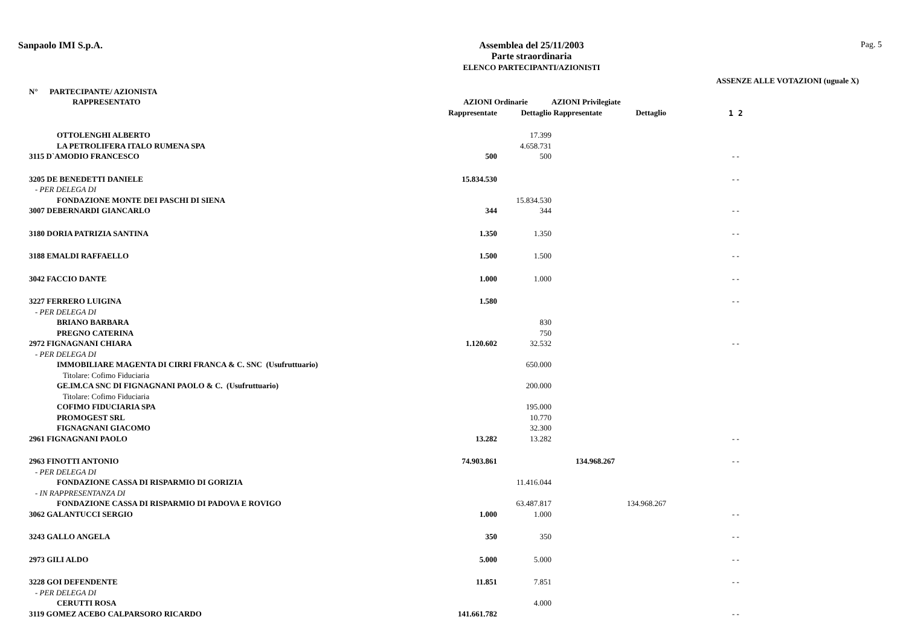Sanpaolo IMI S.p.A. Assemblea del 25/11/2003
Parte straordinaria
ELENCO PARTECIPANTI/AZIONISTI
Pag. 5
ASSENZE ALLE VOTAZIONI (uguale X)
| N° PARTECIPANTE/ AZIONISTA | | | | | |
| --- | --- | --- | --- | --- | --- |
| RAPPRESENTATO | AZIONI Ordinarie | | AZIONI Privilegiate | | |
| | Rappresentate | Dettaglio | Rappresentate | Dettaglio | 1 2 |
| OTTOLENGHI ALBERTO | | 17.399 | | | |
| LA PETROLIFERA ITALO RUMENA SPA | | 4.658.731 | | | |
| 3115 D`AMODIO FRANCESCO | 500 | 500 | | | - - |
| 3205 DE BENEDETTI DANIELE | 15.834.530 | | | | - - |
| - PER DELEGA DI | | | | | |
| FONDAZIONE MONTE DEI PASCHI DI SIENA | | 15.834.530 | | | |
| 3007 DEBERNARDI GIANCARLO | 344 | 344 | | | - - |
| 3180 DORIA PATRIZIA SANTINA | 1.350 | 1.350 | | | - - |
| 3188 EMALDI RAFFAELLO | 1.500 | 1.500 | | | - - |
| 3042 FACCIO DANTE | 1.000 | 1.000 | | | - - |
| 3227 FERRERO LUIGINA | 1.580 | | | | - - |
| - PER DELEGA DI | | | | | |
| BRIANO BARBARA | | 830 | | | |
| PREGNO CATERINA | | 750 | | | |
| 2972 FIGNAGNANI CHIARA | 1.120.602 | 32.532 | | | - - |
| - PER DELEGA DI | | | | | |
| IMMOBILIARE MAGENTA DI CIRRI FRANCA & C. SNC (Usufruttuario) | | 650.000 | | | |
| Titolare: Cofimo Fiduciaria | | | | | |
| GE.IM.CA SNC DI FIGNAGNANI PAOLO & C. (Usufruttuario) | | 200.000 | | | |
| Titolare: Cofimo Fiduciaria | | | | | |
| COFIMO FIDUCIARIA SPA | | 195.000 | | | |
| PROMOGEST SRL | | 10.770 | | | |
| FIGNAGNANI GIACOMO | | 32.300 | | | |
| 2961 FIGNAGNANI PAOLO | 13.282 | 13.282 | | | - - |
| 2963 FINOTTI ANTONIO | 74.903.861 | | 134.968.267 | | - - |
| - PER DELEGA DI | | | | | |
| FONDAZIONE CASSA DI RISPARMIO DI GORIZIA | | 11.416.044 | | | |
| - IN RAPPRESENTANZA DI | | | | | |
| FONDAZIONE CASSA DI RISPARMIO DI PADOVA E ROVIGO | | 63.487.817 | | 134.968.267 | |
| 3062 GALANTUCCI SERGIO | 1.000 | 1.000 | | | - - |
| 3243 GALLO ANGELA | 350 | 350 | | | - - |
| 2973 GILI ALDO | 5.000 | 5.000 | | | - - |
| 3228 GOI DEFENDENTE | 11.851 | 7.851 | | | - - |
| - PER DELEGA DI | | | | | |
| CERUTTI ROSA | | 4.000 | | | |
| 3119 GOMEZ ACEBO CALPARSORO RICARDO | 141.661.782 | | | | - - |